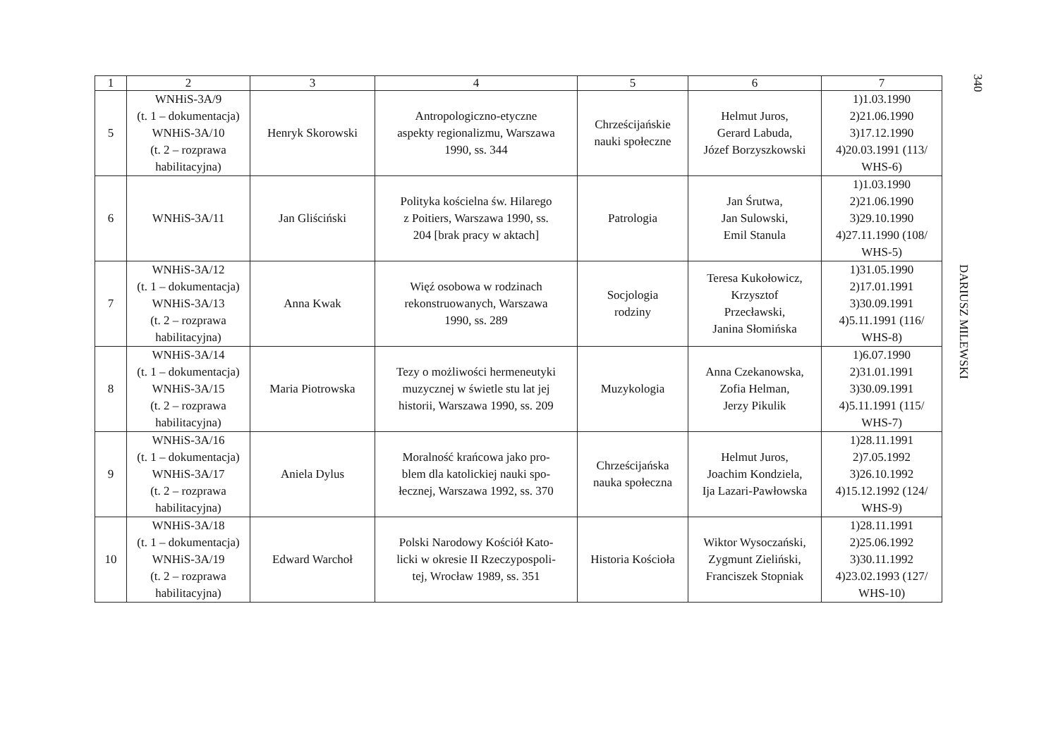| 1 | 2 | 3 | 4 | 5 | 6 | 7 |
| --- | --- | --- | --- | --- | --- | --- |
| 5 | WNHiS-3A/9 (t. 1 – dokumentacja) WNHiS-3A/10 (t. 2 – rozprawa habilitacyjna) | Henryk Skorowski | Antropologiczno-etyczne aspekty regionalizmu, Warszawa 1990, ss. 344 | Chrześcijańskie nauki społeczne | Helmut Juros, Gerard Labuda, Józef Borzyszkowski | 1)1.03.1990 2)21.06.1990 3)17.12.1990 4)20.03.1991 (113/ WHS-6) |
| 6 | WNHiS-3A/11 | Jan Gliściński | Polityka kościelna św. Hilarego z Poitiers, Warszawa 1990, ss. 204 [brak pracy w aktach] | Patrologia | Jan Śrutwa, Jan Sulowski, Emil Stanula | 1)1.03.1990 2)21.06.1990 3)29.10.1990 4)27.11.1990 (108/ WHS-5) |
| 7 | WNHiS-3A/12 (t. 1 – dokumentacja) WNHiS-3A/13 (t. 2 – rozprawa habilitacyjna) | Anna Kwak | Więź osobowa w rodzinach rekonstruowanych, Warszawa 1990, ss. 289 | Socjologia rodziny | Teresa Kukołowicz, Krzysztof Przecławski, Janina Słomińska | 1)31.05.1990 2)17.01.1991 3)30.09.1991 4)5.11.1991 (116/ WHS-8) |
| 8 | WNHiS-3A/14 (t. 1 – dokumentacja) WNHiS-3A/15 (t. 2 – rozprawa habilitacyjna) | Maria Piotrowska | Tezy o możliwości hermeneutyki muzycznej w świetle stu lat jej historii, Warszawa 1990, ss. 209 | Muzykologia | Anna Czekanowska, Zofia Helman, Jerzy Pikulik | 1)6.07.1990 2)31.01.1991 3)30.09.1991 4)5.11.1991 (115/ WHS-7) |
| 9 | WNHiS-3A/16 (t. 1 – dokumentacja) WNHiS-3A/17 (t. 2 – rozprawa habilitacyjna) | Aniela Dylus | Moralność krańcowa jako pro- blem dla katolickiej nauki spo- łecznej, Warszawa 1992, ss. 370 | Chrześcijańska nauka społeczna | Helmut Juros, Joachim Kondziela, Ija Lazari-Pawłowska | 1)28.11.1991 2)7.05.1992 3)26.10.1992 4)15.12.1992 (124/ WHS-9) |
| 10 | WNHiS-3A/18 (t. 1 – dokumentacja) WNHiS-3A/19 (t. 2 – rozprawa habilitacyjna) | Edward Warchoł | Polski Narodowy Kościół Kato- licki w okresie II Rzeczypospoli- tej, Wrocław 1989, ss. 351 | Historia Kościoła | Wiktor Wysoczański, Zygmunt Zieliński, Franciszek Stopniak | 1)28.11.1991 2)25.06.1992 3)30.11.1992 4)23.02.1993 (127/ WHS-10) |
340
DARIUSZ MILEWSKI